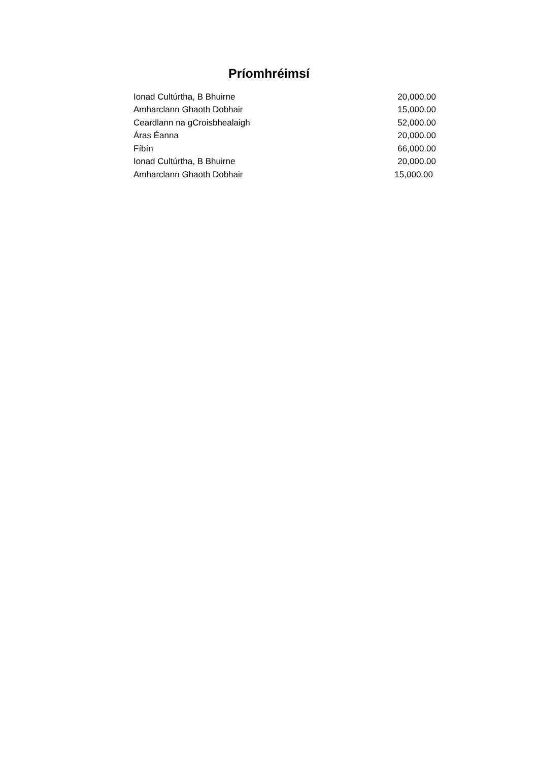Príomhréimsí
| Ionad Cultúrtha, B Bhuirne | 20,000.00 |
| Amharclann Ghaoth Dobhair | 15,000.00 |
| Ceardlann na gCroisbhealaigh | 52,000.00 |
| Áras Éanna | 20,000.00 |
| Fíbín | 66,000.00 |
| Ionad Cultúrtha, B Bhuirne | 20,000.00 |
| Amharclann Ghaoth Dobhair | 15,000.00 |